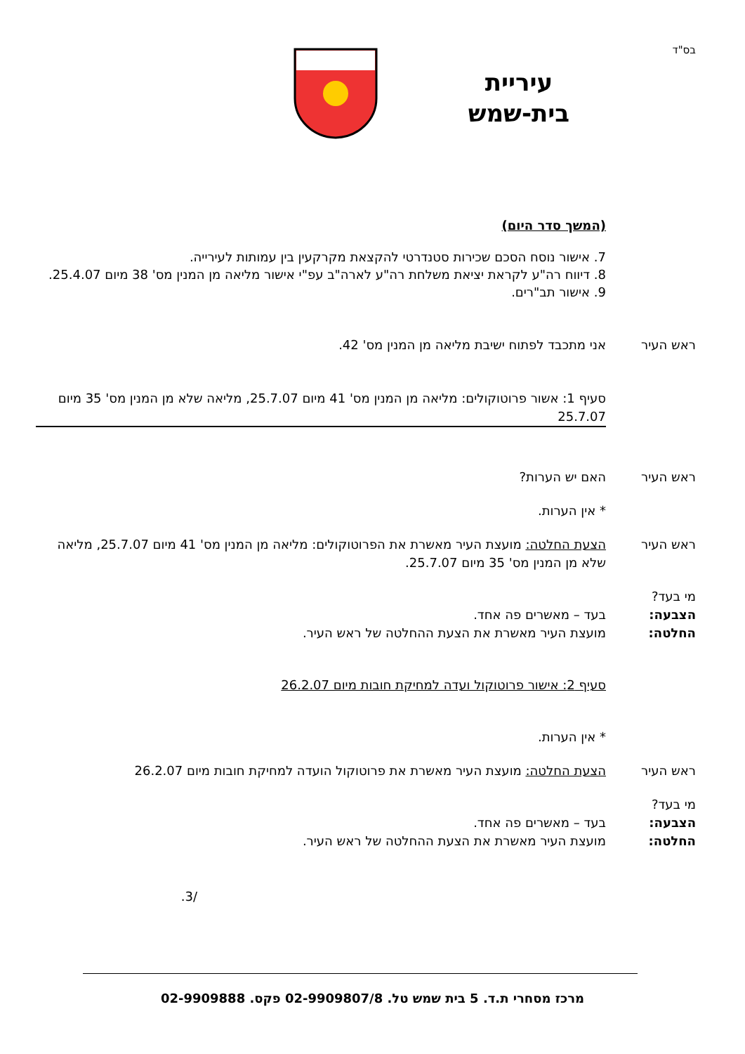בס"ד
עיריית
בית-שמש
(המשך סדר היום)
7. אישור נוסח הסכם שכירות סטנדרטי להקצאת מקרקעין בין עמותות לעירייה.
8. דיווח רה"ע לקראת יציאת משלחת רה"ע לארה"ב עפ"י אישור מליאה מן המנין מס' 38 מיום 25.4.07.
9. אישור תב"רים.
ראש העיר אני מתכבד לפתוח ישיבת מליאה מן המנין מס' 42.
סעיף 1: אשור פרוטוקולים: מליאה מן המנין מס' 41 מיום 25.7.07, מליאה שלא מן המנין מס' 35 מיום 25.7.07
ראש העיר האם יש הערות?
* אין הערות.
ראש העיר הצעת החלטה: מועצת העיר מאשרת את הפרוטוקולים: מליאה מן המנין מס' 41 מיום 25.7.07, מליאה שלא מן המנין מס' 35 מיום 25.7.07.
מי בעד?
הצבעה: בעד – מאשרים פה אחד.
החלטה: מועצת העיר מאשרת את הצעת ההחלטה של ראש העיר.
סעיף 2: אישור פרוטוקול ועדה למחיקת חובות מיום 26.2.07
* אין הערות.
ראש העיר הצעת החלטה: מועצת העיר מאשרת את פרוטוקול הועדה למחיקת חובות מיום 26.2.07
מי בעד?
הצבעה: בעד – מאשרים פה אחד.
החלטה: מועצת העיר מאשרת את הצעת ההחלטה של ראש העיר.
/3.
מרכז מסחרי ת.ד. 5 בית שמש טל. 02-9909807/8 פקס. 02-9909888